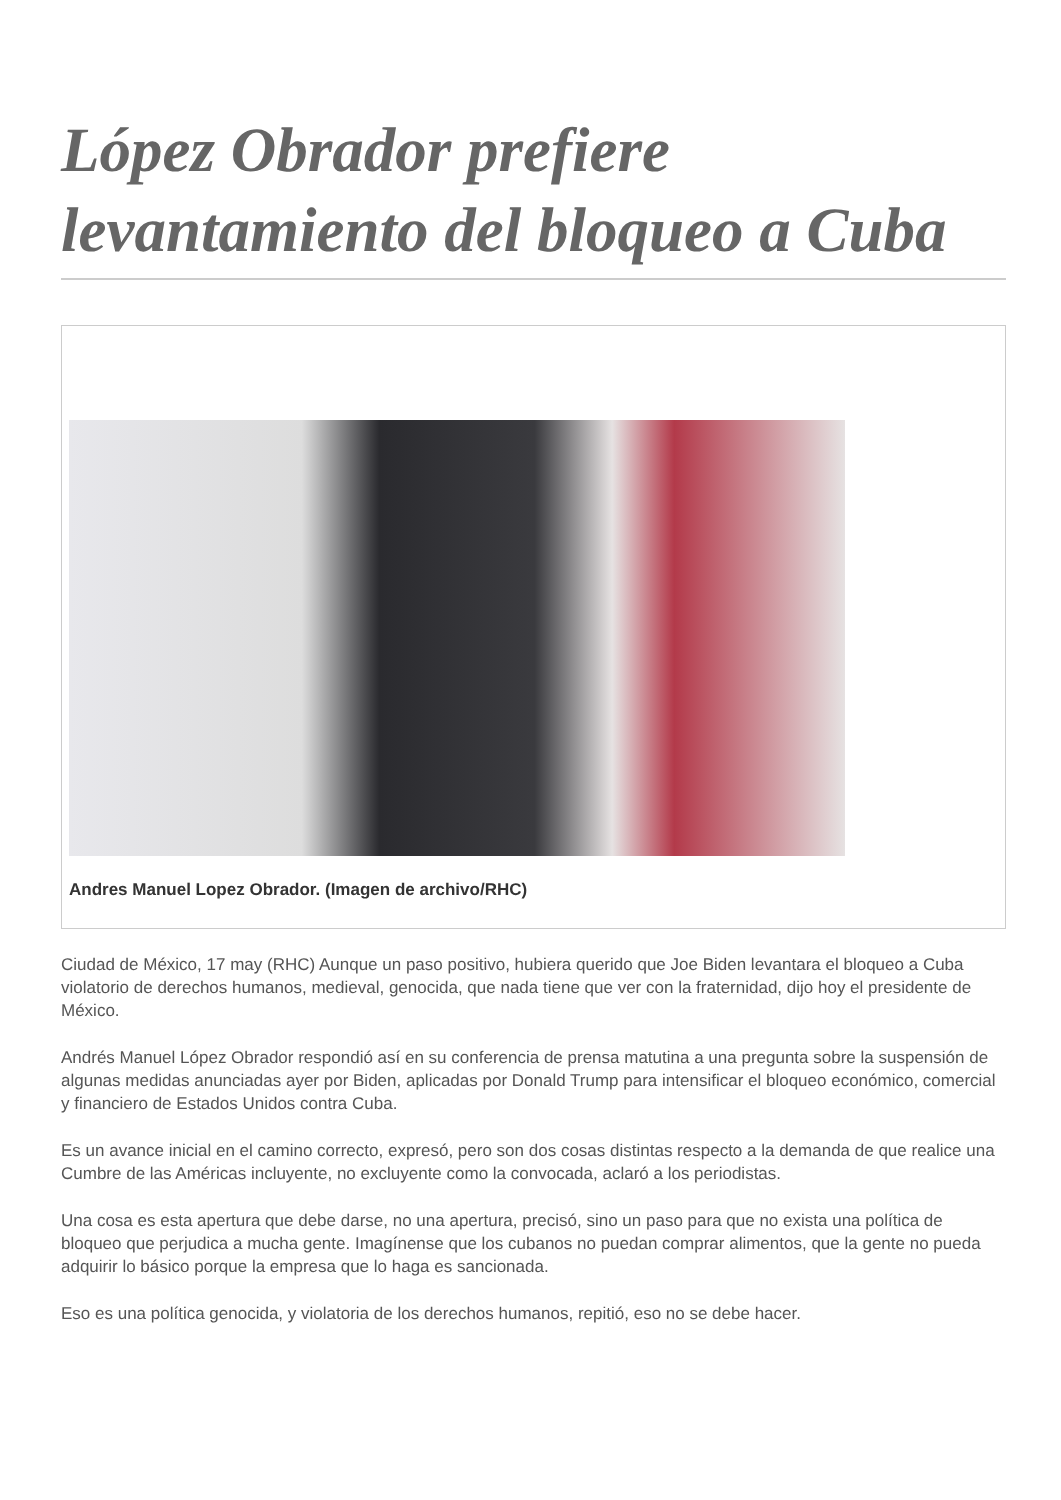López Obrador prefiere levantamiento del bloqueo a Cuba
Andres Manuel Lopez Obrador. (Imagen de archivo/RHC)
Ciudad de México, 17 may (RHC) Aunque un paso positivo, hubiera querido que Joe Biden levantara el bloqueo a Cuba violatorio de derechos humanos, medieval, genocida, que nada tiene que ver con la fraternidad, dijo hoy el presidente de México.
Andrés Manuel López Obrador respondió así en su conferencia de prensa matutina a una pregunta sobre la suspensión de algunas medidas anunciadas ayer por Biden, aplicadas por Donald Trump para intensificar el bloqueo económico, comercial y financiero de Estados Unidos contra Cuba.
Es un avance inicial en el camino correcto, expresó, pero son dos cosas distintas respecto a la demanda de que realice una Cumbre de las Américas incluyente, no excluyente como la convocada, aclaró a los periodistas.
Una cosa es esta apertura que debe darse, no una apertura, precisó, sino un paso para que no exista una política de bloqueo que perjudica a mucha gente. Imagínense que los cubanos no puedan comprar alimentos, que la gente no pueda adquirir lo básico porque la empresa que lo haga es sancionada.
Eso es una política genocida, y violatoria de los derechos humanos, repitió, eso no se debe hacer.